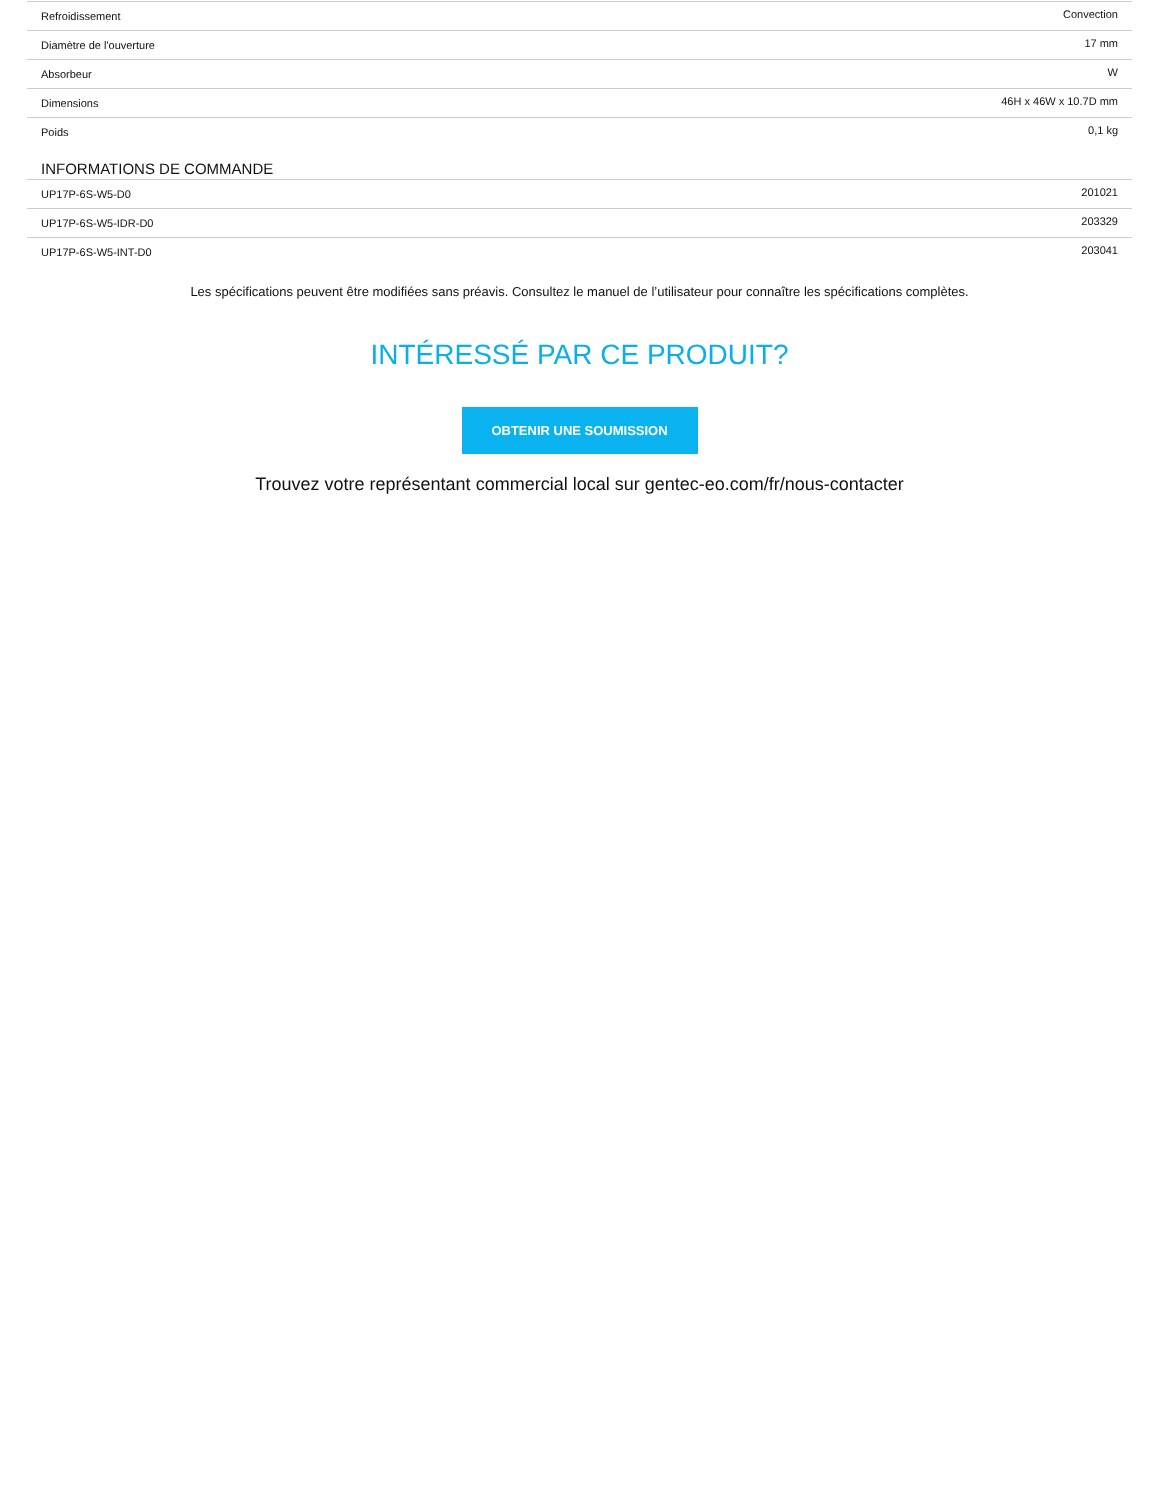| Refroidissement | Convection |
| Diamètre de l'ouverture | 17 mm |
| Absorbeur | W |
| Dimensions | 46H x 46W x 10.7D mm |
| Poids | 0,1 kg |
INFORMATIONS DE COMMANDE
| UP17P-6S-W5-D0 | 201021 |
| UP17P-6S-W5-IDR-D0 | 203329 |
| UP17P-6S-W5-INT-D0 | 203041 |
Les spécifications peuvent être modifiées sans préavis. Consultez le manuel de l’utilisateur pour connaître les spécifications complètes.
INTÉRESSÉ PAR CE PRODUIT?
OBTENIR UNE SOUMISSION
Trouvez votre représentant commercial local sur gentec-eo.com/fr/nous-contacter